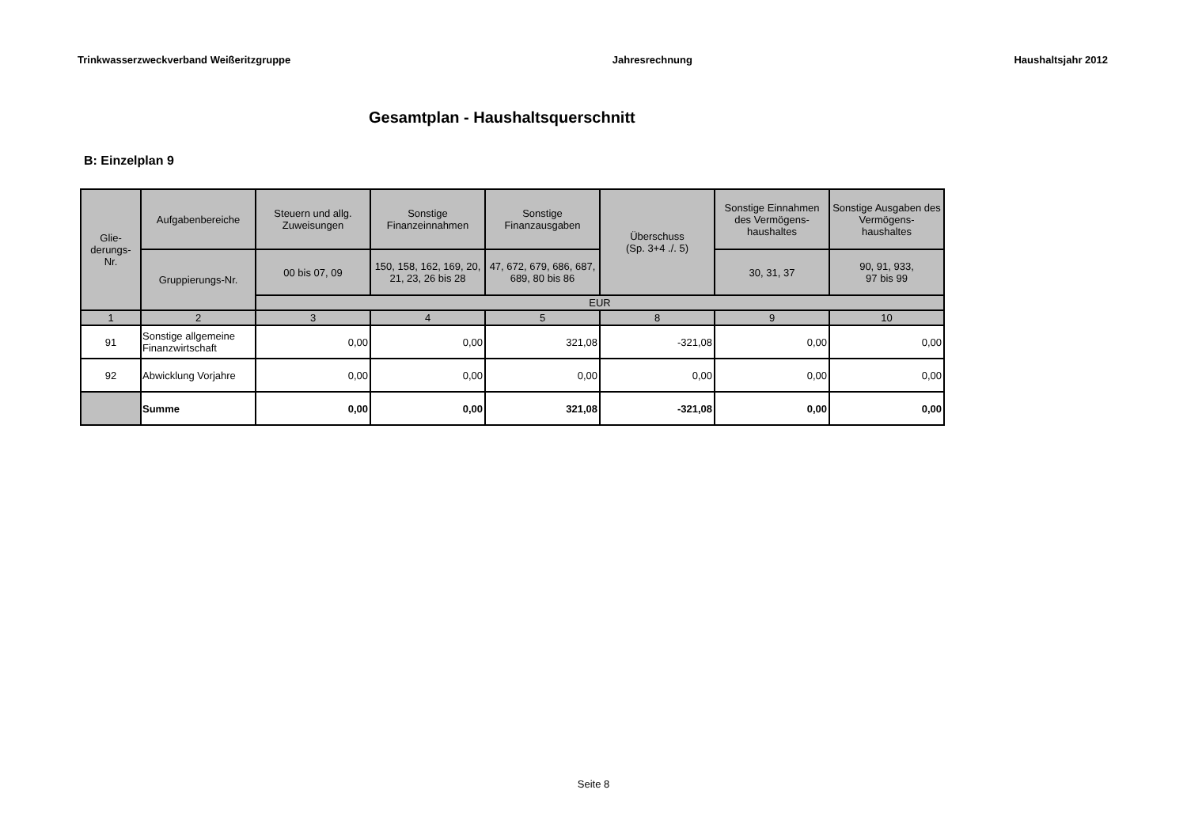Trinkwasserzweckverband Weißeritzgruppe Jahresrechnung Haushaltsjahr 2012
Gesamtplan - Haushaltsquerschnitt
B: Einzelplan 9
| Glie- derungs- Nr. | Aufgabenbereiche | Steuern und allg. Zuweisungen | Sonstige Finanzeinnahmen | Sonstige Finanzausgaben | Überschuss (Sp. 3+4 ./. 5) | Sonstige Einnahmen des Vermögens- haushaltes | Sonstige Ausgaben des Vermögens- haushaltes |
| --- | --- | --- | --- | --- | --- | --- | --- |
| | Gruppierungs-Nr. | 00 bis 07, 09 | 150, 158, 162, 169, 20, 21, 23, 26 bis 28 | 47, 672, 679, 686, 687, 689, 80 bis 86 | | 30, 31, 37 | 90, 91, 933, 97 bis 99 |
| | | EUR | | | | | |
| 1 | 2 | 3 | 4 | 5 | 8 | 9 | 10 |
| 91 | Sonstige allgemeine Finanzwirtschaft | 0,00 | 0,00 | 321,08 | -321,08 | 0,00 | 0,00 |
| 92 | Abwicklung Vorjahre | 0,00 | 0,00 | 0,00 | 0,00 | 0,00 | 0,00 |
| | Summe | 0,00 | 0,00 | 321,08 | -321,08 | 0,00 | 0,00 |
Seite 8